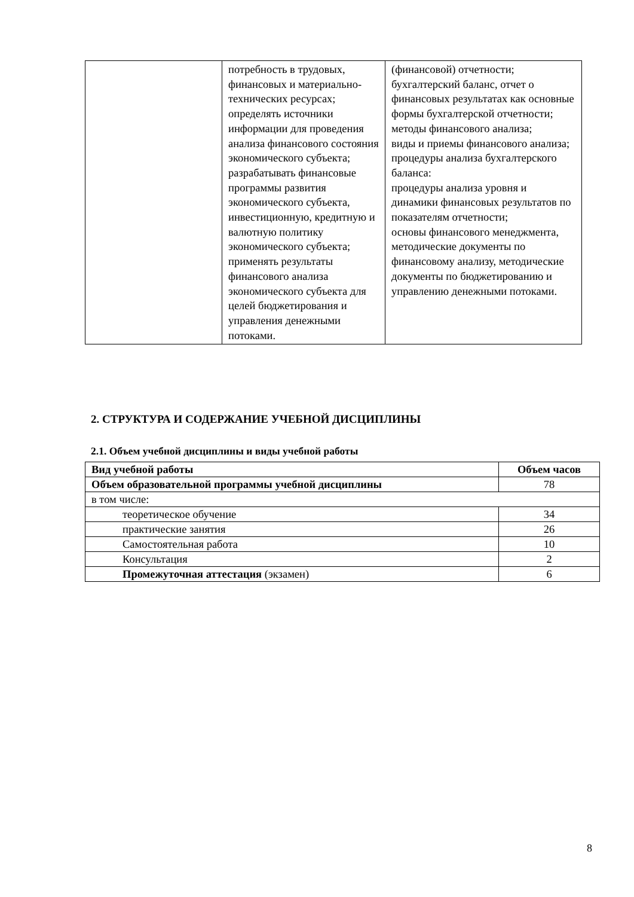| | потребность в трудовых, финансовых и материально-технических ресурсах; определять источники информации для проведения анализа финансового состояния экономического субъекта; разрабатывать финансовые программы развития экономического субъекта, инвестиционную, кредитную и валютную политику экономического субъекта; применять результаты финансового анализа экономического субъекта для целей бюджетирования и управления денежными потоками. | (финансовой) отчетности; бухгалтерский баланс, отчет о финансовых результатах как основные формы бухгалтерской отчетности; методы финансового анализа; виды и приемы финансового анализа; процедуры анализа бухгалтерского баланса: процедуры анализа уровня и динамики финансовых результатов по показателям отчетности; основы финансового менеджмента, методические документы по финансовому анализу, методические документы по бюджетированию и управлению денежными потоками. |
2. СТРУКТУРА И СОДЕРЖАНИЕ УЧЕБНОЙ ДИСЦИПЛИНЫ
2.1. Объем учебной дисциплины и виды учебной работы
| Вид учебной работы | Объем часов |
| --- | --- |
| Объем образовательной программы учебной дисциплины | 78 |
| в том числе: | |
| теоретическое обучение | 34 |
| практические занятия | 26 |
| Самостоятельная работа | 10 |
| Консультация | 2 |
| Промежуточная аттестация (экзамен) | 6 |
8